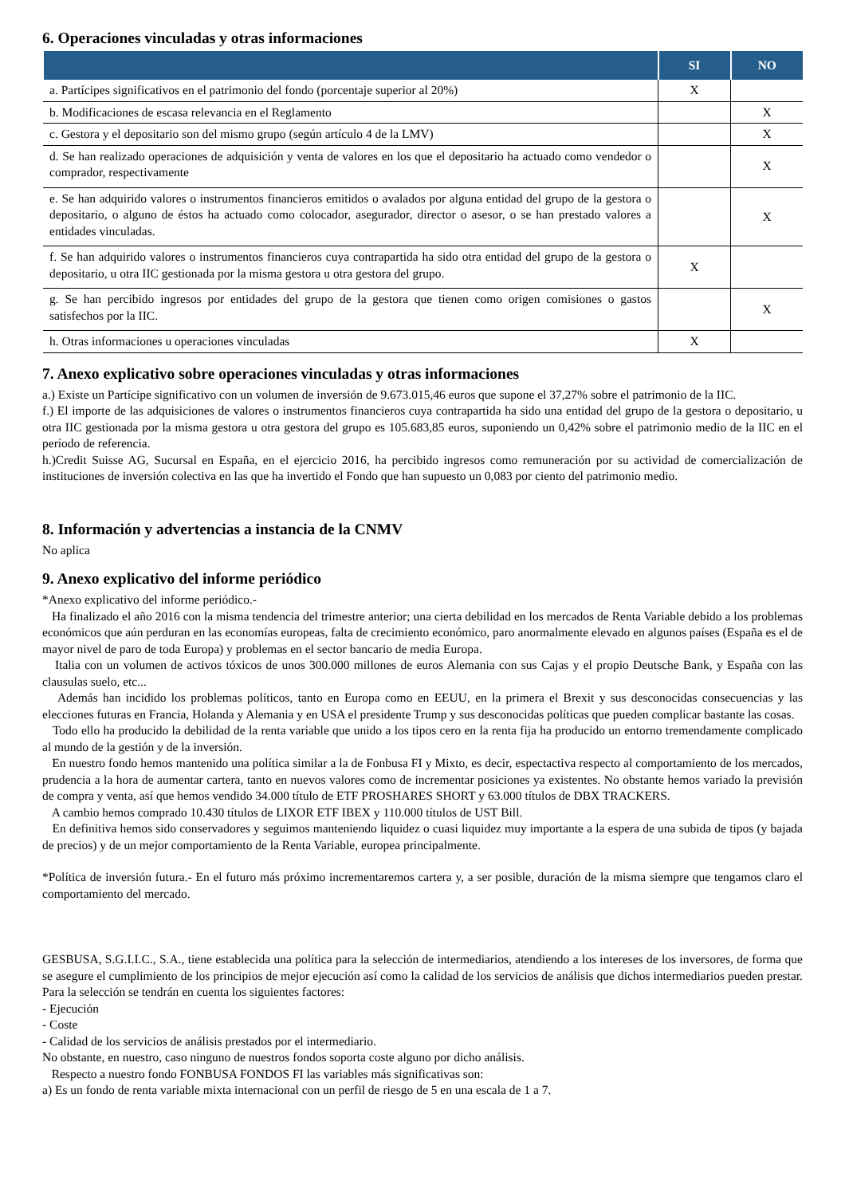6. Operaciones vinculadas y otras informaciones
| | SI | NO |
| --- | --- | --- |
| a. Partícipes significativos en el patrimonio del fondo (porcentaje superior al 20%) | X | |
| b. Modificaciones de escasa relevancia en el Reglamento | | X |
| c. Gestora y el depositario son del mismo grupo (según artículo 4 de la LMV) | | X |
| d. Se han realizado operaciones de adquisición y venta de valores en los que el depositario ha actuado como vendedor o comprador, respectivamente | | X |
| e. Se han adquirido valores o instrumentos financieros emitidos o avalados por alguna entidad del grupo de la gestora o depositario, o alguno de éstos ha actuado como colocador, asegurador, director o asesor, o se han prestado valores a entidades vinculadas. | | X |
| f. Se han adquirido valores o instrumentos financieros cuya contrapartida ha sido otra entidad del grupo de la gestora o depositario, u otra IIC gestionada por la misma gestora u otra gestora del grupo. | X | |
| g. Se han percibido ingresos por entidades del grupo de la gestora que tienen como origen comisiones o gastos satisfechos por la IIC. | | X |
| h. Otras informaciones u operaciones vinculadas | X | |
7. Anexo explicativo sobre operaciones vinculadas y otras informaciones
a.) Existe un Partícipe significativo con un volumen de inversión de 9.673.015,46 euros que supone el 37,27% sobre el patrimonio de la IIC.
f.) El importe de las adquisiciones de valores o instrumentos financieros cuya contrapartida ha sido una entidad del grupo de la gestora o depositario, u otra IIC gestionada por la misma gestora u otra gestora del grupo es 105.683,85 euros, suponiendo un 0,42% sobre el patrimonio medio de la IIC en el período de referencia.
h.)Credit Suisse AG, Sucursal en España, en el ejercicio 2016, ha percibido ingresos como remuneración por su actividad de comercialización de instituciones de inversión colectiva en las que ha invertido el Fondo que han supuesto un 0,083 por ciento del patrimonio medio.
8. Información y advertencias a instancia de la CNMV
No aplica
9. Anexo explicativo del informe periódico
*Anexo explicativo del informe periódico.-
Ha finalizado el año 2016 con la misma tendencia del trimestre anterior; una cierta debilidad en los mercados de Renta Variable debido a los problemas económicos que aún perduran en las economías europeas, falta de crecimiento económico, paro anormalmente elevado en algunos países (España es el de mayor nivel de paro de toda Europa) y problemas en el sector bancario de media Europa.
Italia con un volumen de activos tóxicos de unos 300.000 millones de euros Alemania con sus Cajas y el propio Deutsche Bank, y España con las clausulas suelo, etc...
Además han incidido los problemas políticos, tanto en Europa como en EEUU, en la primera el Brexit y sus desconocidas consecuencias y las elecciones futuras en Francia, Holanda y Alemania y en USA el presidente Trump y sus desconocidas políticas que pueden complicar bastante las cosas.
Todo ello ha producido la debilidad de la renta variable que unido a los tipos cero en la renta fija ha producido un entorno tremendamente complicado al mundo de la gestión y de la inversión.
En nuestro fondo hemos mantenido una política similar a la de Fonbusa FI y Mixto, es decir, espectactiva respecto al comportamiento de los mercados, prudencia a la hora de aumentar cartera, tanto en nuevos valores como de incrementar posiciones ya existentes. No obstante hemos variado la previsión de compra y venta, así que hemos vendido 34.000 título de ETF PROSHARES SHORT y 63.000 títulos de DBX TRACKERS.
A cambio hemos comprado 10.430 títulos de LIXOR ETF IBEX y 110.000 títulos de UST Bill.
En definitiva hemos sido conservadores y seguimos manteniendo liquidez o cuasi liquidez muy importante a la espera de una subida de tipos (y bajada de precios) y de un mejor comportamiento de la Renta Variable, europea principalmente.
*Política de inversión futura.- En el futuro más próximo incrementaremos cartera y, a ser posible, duración de la misma siempre que tengamos claro el comportamiento del mercado.
GESBUSA, S.G.I.I.C., S.A., tiene establecida una política para la selección de intermediarios, atendiendo a los intereses de los inversores, de forma que se asegure el cumplimiento de los principios de mejor ejecución así como la calidad de los servicios de análisis que dichos intermediarios pueden prestar. Para la selección se tendrán en cuenta los siguientes factores:
- Ejecución
- Coste
- Calidad de los servicios de análisis prestados por el intermediario.
No obstante, en nuestro, caso ninguno de nuestros fondos soporta coste alguno por dicho análisis.
Respecto a nuestro fondo FONBUSA FONDOS FI las variables más significativas son:
a) Es un fondo de renta variable mixta internacional con un perfil de riesgo de 5 en una escala de 1 a 7.